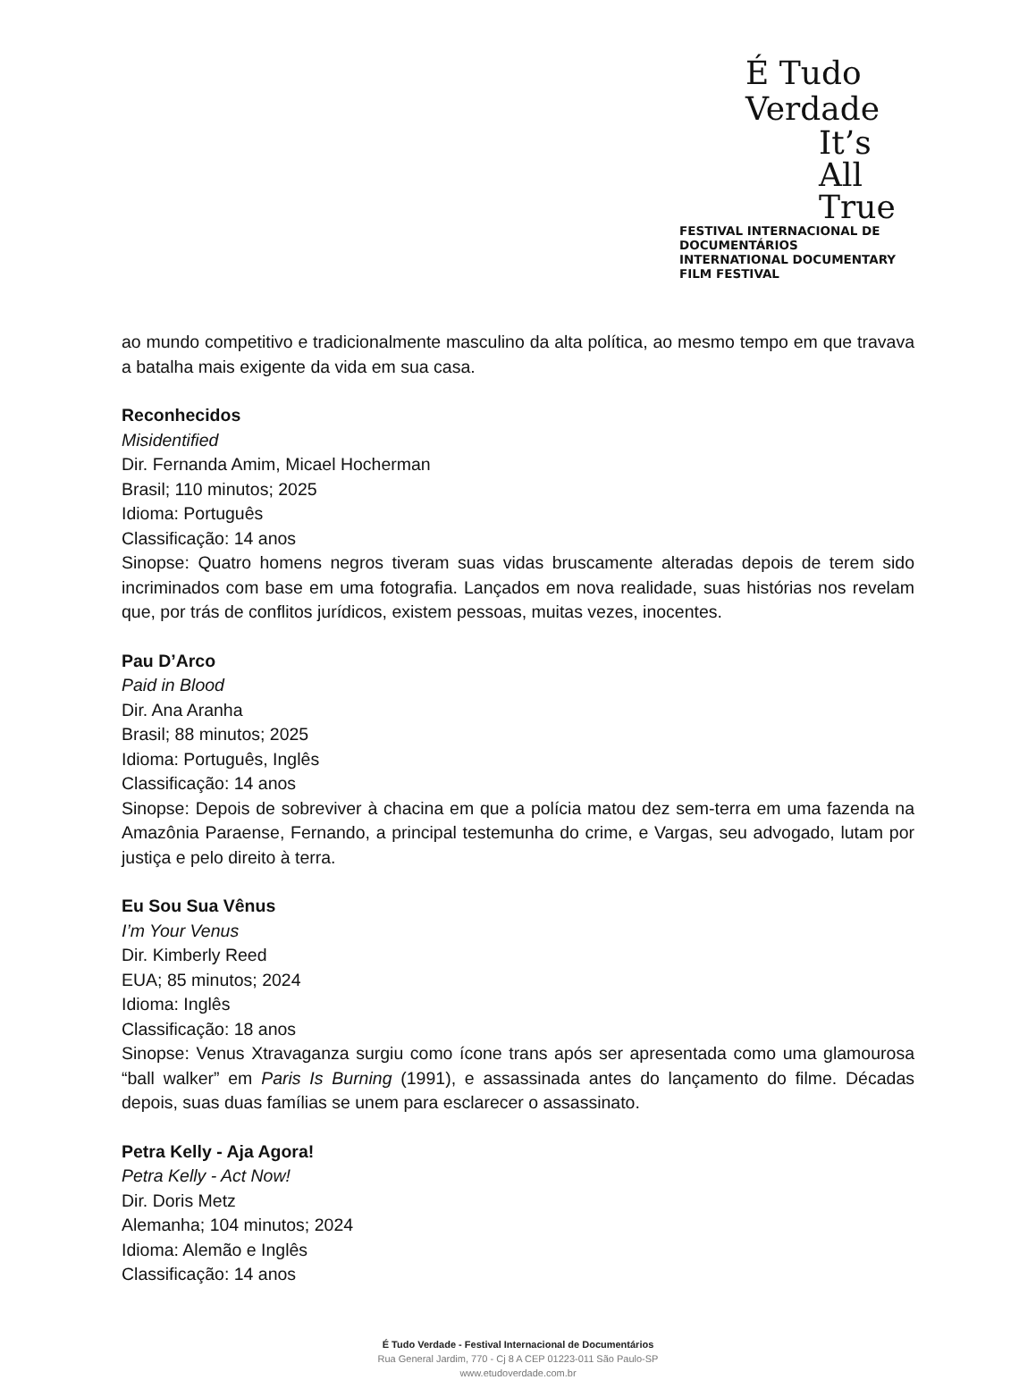É Tudo Verdade
It’s All True
FESTIVAL INTERNACIONAL DE DOCUMENTÁRIOS
INTERNATIONAL DOCUMENTARY FILM FESTIVAL
ao mundo competitivo e tradicionalmente masculino da alta política, ao mesmo tempo em que travava a batalha mais exigente da vida em sua casa.
Reconhecidos
Misidentified
Dir. Fernanda Amim, Micael Hocherman
Brasil; 110 minutos; 2025
Idioma: Português
Classificação: 14 anos
Sinopse: Quatro homens negros tiveram suas vidas bruscamente alteradas depois de terem sido incriminados com base em uma fotografia. Lançados em nova realidade, suas histórias nos revelam que, por trás de conflitos jurídicos, existem pessoas, muitas vezes, inocentes.
Pau D’Arco
Paid in Blood
Dir. Ana Aranha
Brasil; 88 minutos; 2025
Idioma: Português, Inglês
Classificação: 14 anos
Sinopse: Depois de sobreviver à chacina em que a polícia matou dez sem-terra em uma fazenda na Amazônia Paraense, Fernando, a principal testemunha do crime, e Vargas, seu advogado, lutam por justiça e pelo direito à terra.
Eu Sou Sua Vênus
I’m Your Venus
Dir. Kimberly Reed
EUA; 85 minutos; 2024
Idioma: Inglês
Classificação: 18 anos
Sinopse: Venus Xtravaganza surgiu como ícone trans após ser apresentada como uma glamourosa “ball walker” em Paris Is Burning (1991), e assassinada antes do lançamento do filme. Décadas depois, suas duas famílias se unem para esclarecer o assassinato.
Petra Kelly - Aja Agora!
Petra Kelly - Act Now!
Dir. Doris Metz
Alemanha; 104 minutos; 2024
Idioma: Alemão e Inglês
Classificação: 14 anos
É Tudo Verdade - Festival Internacional de Documentários
Rua General Jardim, 770 - Cj 8 A CEP 01223-011 São Paulo-SP
www.etudoverdade.com.br